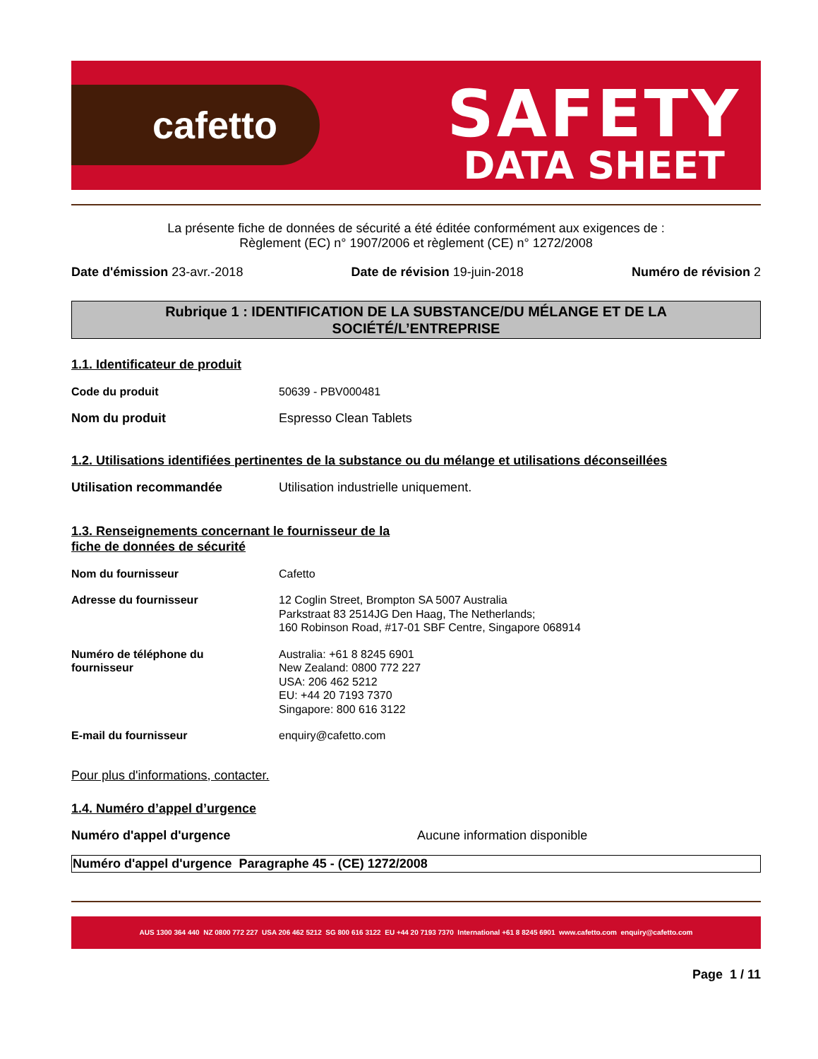cafetto
SAFETY
DATA SHEET
La présente fiche de données de sécurité a été éditée conformément aux exigences de :
Règlement (EC) n° 1907/2006 et règlement (CE) n° 1272/2008
Date d'émission 23-avr.-2018 Date de révision 19-juin-2018 Numéro de révision 2
Rubrique 1 : IDENTIFICATION DE LA SUBSTANCE/DU MÉLANGE ET DE LA
SOCIÉTÉ/L’ENTREPRISE
1.1. Identificateur de produit
Code du produit 50639 - PBV000481
Nom du produit Espresso Clean Tablets
1.2. Utilisations identifiées pertinentes de la substance ou du mélange et utilisations déconseillées
Utilisation recommandée Utilisation industrielle uniquement.
1.3. Renseignements concernant le fournisseur de la
fiche de données de sécurité
Nom du fournisseur Cafetto
Adresse du fournisseur 12 Coglin Street, Brompton SA 5007 Australia
Parkstraat 83 2514JG Den Haag, The Netherlands;
160 Robinson Road, #17-01 SBF Centre, Singapore 068914
Numéro de téléphone du
fournisseur Australia: +61 8 8245 6901
New Zealand: 0800 772 227
USA: 206 462 5212
EU: +44 20 7193 7370
Singapore: 800 616 3122
E-mail du fournisseur enquiry@cafetto.com
Pour plus d'informations, contacter.
1.4. Numéro d’appel d’urgence
Numéro d'appel d'urgence Aucune information disponible
Numéro d'appel d'urgence Paragraphe 45 - (CE) 1272/2008
AUS 1300 364 440 NZ 0800 772 227 USA 206 462 5212 SG 800 616 3122 EU +44 20 7193 7370 International +61 8 8245 6901 www.cafetto.com enquiry@cafetto.com
Page 1 / 11